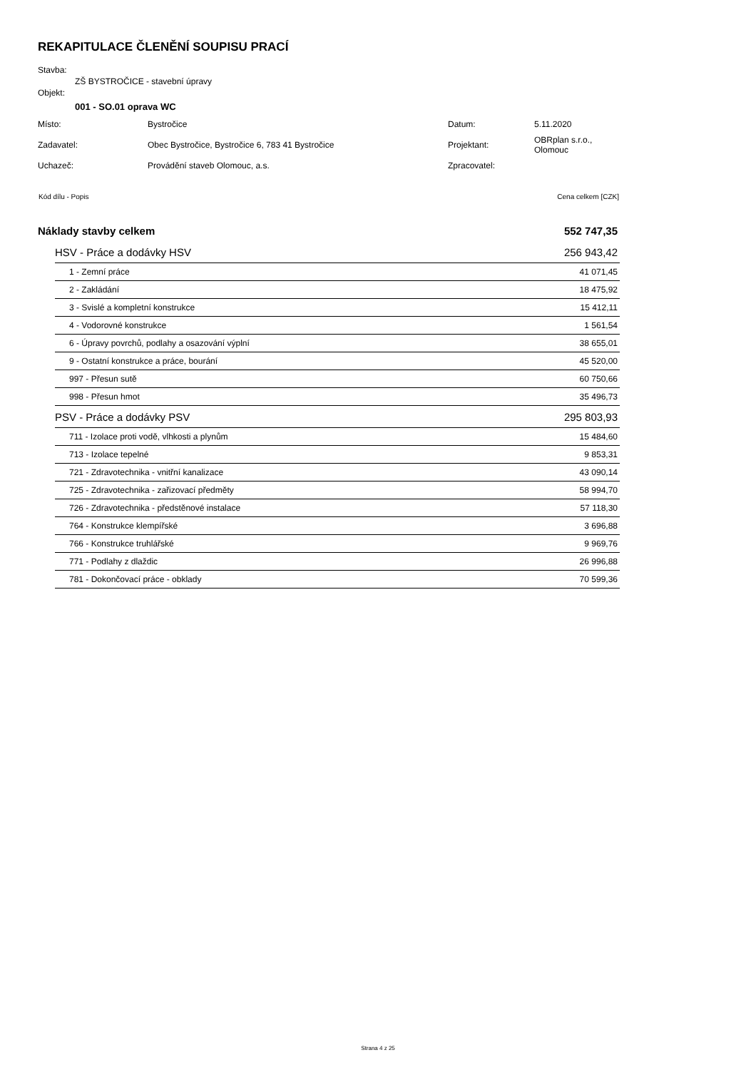REKAPITULACE ČLENĚNÍ SOUPISU PRACÍ
Stavba:
ZŠ BYSTROČICE - stavební úpravy
Objekt:
001 - SO.01 oprava WC
| Místo: | Bystročice | Datum: | 5.11.2020 |
| Zadavatel: | Obec Bystročice, Bystročice 6, 783 41 Bystročice | Projektant: | OBRplan s.r.o., Olomouc |
| Uchazeč: | Provádění staveb Olomouc, a.s. | Zpracovatel: | |
| Kód dílu - Popis | Cena celkem [CZK] |
| Náklady stavby celkem | 552 747,35 |
| HSV - Práce a dodávky HSV | 256 943,42 |
| 1 - Zemní práce | 41 071,45 |
| 2 - Zakládání | 18 475,92 |
| 3 - Svislé a kompletní konstrukce | 15 412,11 |
| 4 - Vodorovné konstrukce | 1 561,54 |
| 6 - Úpravy povrchů, podlahy a osazování výplní | 38 655,01 |
| 9 - Ostatní konstrukce a práce, bourání | 45 520,00 |
| 997 - Přesun sutě | 60 750,66 |
| 998 - Přesun hmot | 35 496,73 |
| PSV - Práce a dodávky PSV | 295 803,93 |
| 711 - Izolace proti vodě, vlhkosti a plynům | 15 484,60 |
| 713 - Izolace tepelné | 9 853,31 |
| 721 - Zdravotechnika - vnitřní kanalizace | 43 090,14 |
| 725 - Zdravotechnika - zařizovací předměty | 58 994,70 |
| 726 - Zdravotechnika - předstěnové instalace | 57 118,30 |
| 764 - Konstrukce klempířské | 3 696,88 |
| 766 - Konstrukce truhlářské | 9 969,76 |
| 771 - Podlahy z dlaždic | 26 996,88 |
| 781 - Dokončovací práce - obklady | 70 599,36 |
Strana 4 z 25